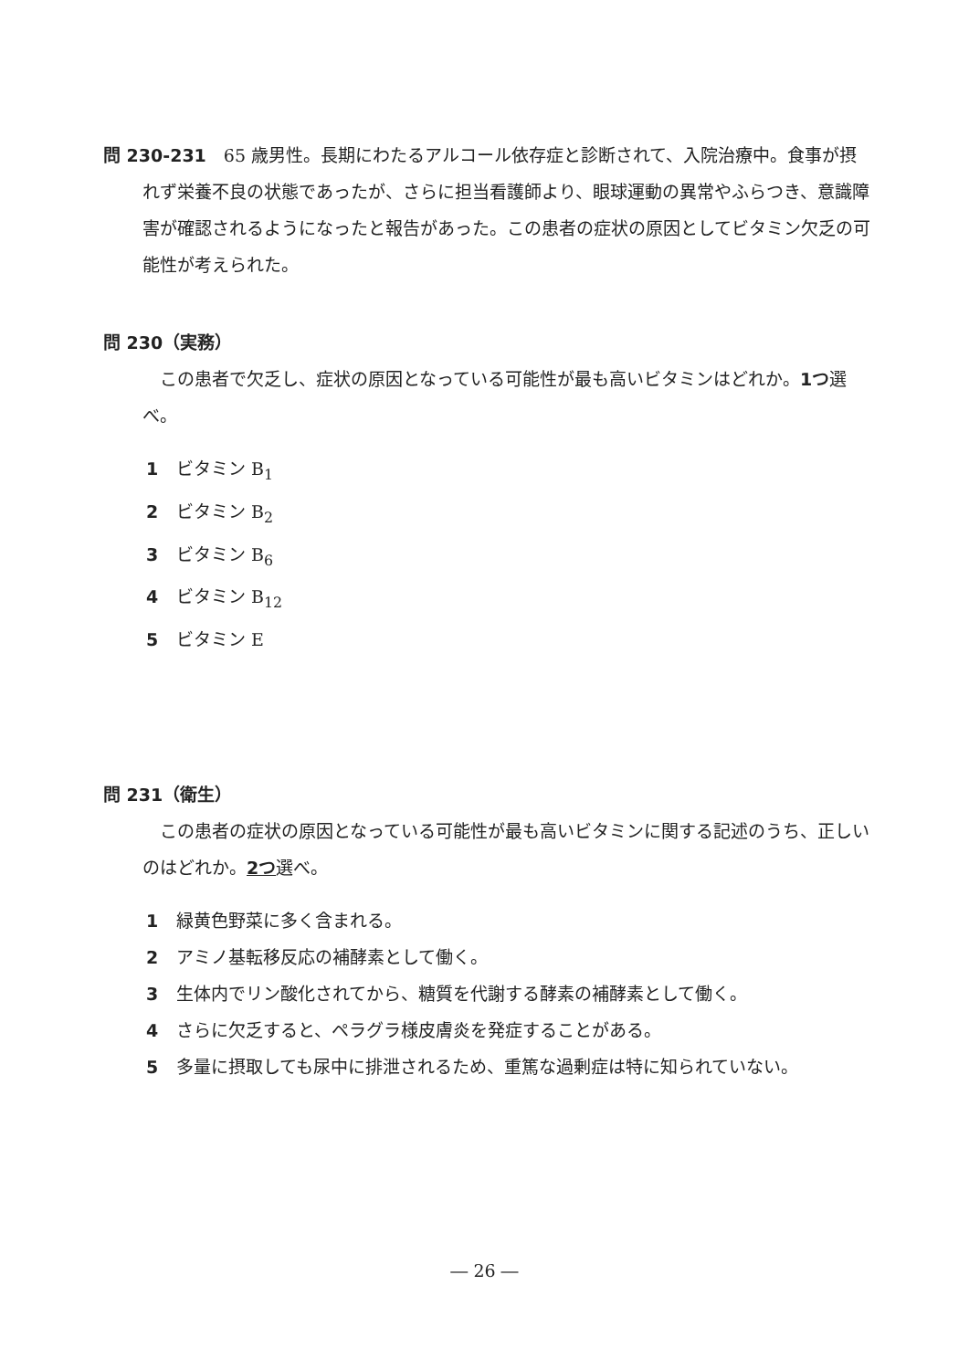問 230-231　65 歳男性。長期にわたるアルコール依存症と診断されて、入院治療中。食事が摂れず栄養不良の状態であったが、さらに担当看護師より、眼球運動の異常やふらつき、意識障害が確認されるようになったと報告があった。この患者の症状の原因としてビタミン欠乏の可能性が考えられた。
問 230（実務）
　この患者で欠乏し、症状の原因となっている可能性が最も高いビタミンはどれか。1つ選べ。
1 ビタミン B<sub>1</sub>
2 ビタミン B<sub>2</sub>
3 ビタミン B<sub>6</sub>
4 ビタミン B<sub>12</sub>
5 ビタミン E
問 231（衛生）
　この患者の症状の原因となっている可能性が最も高いビタミンに関する記述のうち、正しいのはどれか。2つ選べ。
1 緑黄色野菜に多く含まれる。
2 アミノ基転移反応の補酵素として働く。
3 生体内でリン酸化されてから、糖質を代謝する酵素の補酵素として働く。
4 さらに欠乏すると、ペラグラ様皮膚炎を発症することがある。
5 多量に摂取しても尿中に排泄されるため、重篤な過剰症は特に知られていない。
― 26 ―